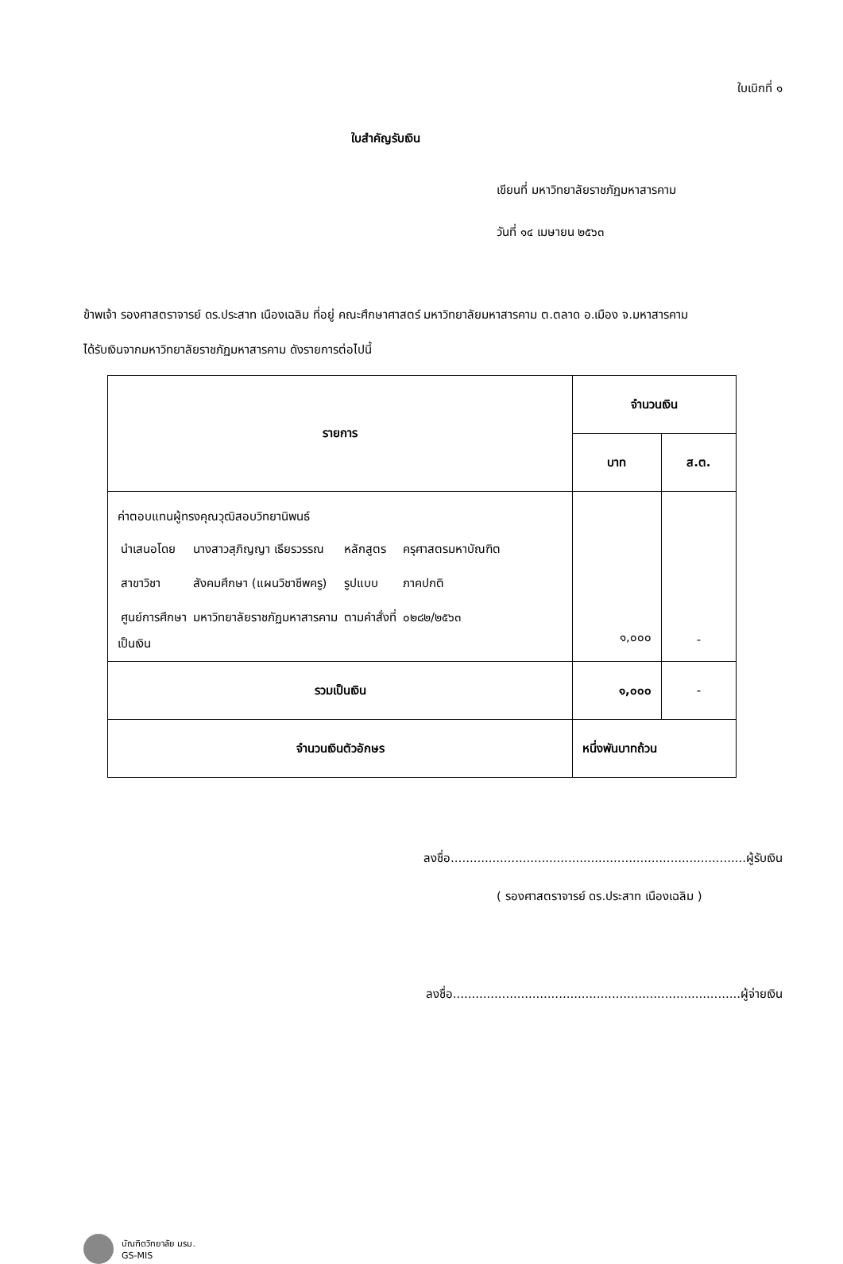ใบเบิกที่ ๑
ใบสำคัญรับเงิน
เขียนที่ มหาวิทยาลัยราชภัฏมหาสารคาม
วันที่ ๑๔ เมษายน ๒๕๖๓
ข้าพเจ้า รองศาสตราจารย์ ดร.ประสาท เนืองเฉลิม ที่อยู่ คณะศึกษาศาสตร์ มหาวิทยาลัยมหาสารคาม ต.ตลาด อ.เมือง จ.มหาสารคาม
ได้รับเงินจากมหาวิทยาลัยราชภัฏมหาสารคาม ดังรายการต่อไปนี้
| รายการ | จำนวนเงิน | |
| --- | --- | --- |
| | บาท | ส.ต. |
| ค่าตอบแทนผู้ทรงคุณวุฒิสอบวิทยานิพนธ์ / นำเสนอโดย / นางสาวสุภิญญา เธียรวรรณ / หลักสูตร / ครุศาสตรมหาบัณฑิต / / สาขาวิชา / สังคมศึกษา (แผนวิชาชีพครู) / รูปแบบ / ภาคปกติ / / ศูนย์การศึกษา / มหาวิทยาลัยราชภัฏมหาสารคาม / ตามคำสั่งที่ / ๐๒๘๒/๒๕๖๓ / เป็นเงิน | ๑,๐๐๐ | - |
| รวมเป็นเงิน | ๑,๐๐๐ | - |
| จำนวนเงินตัวอักษร | หนึ่งพันบาทถ้วน | |
ลงชื่อ..............................................................................ผู้รับเงิน
( รองศาสตราจารย์ ดร.ประสาท เนืองเฉลิม )
ลงชื่อ............................................................................ผู้จ่ายเงิน
บัณฑิตวิทยาลัย มรม.
GS-MIS